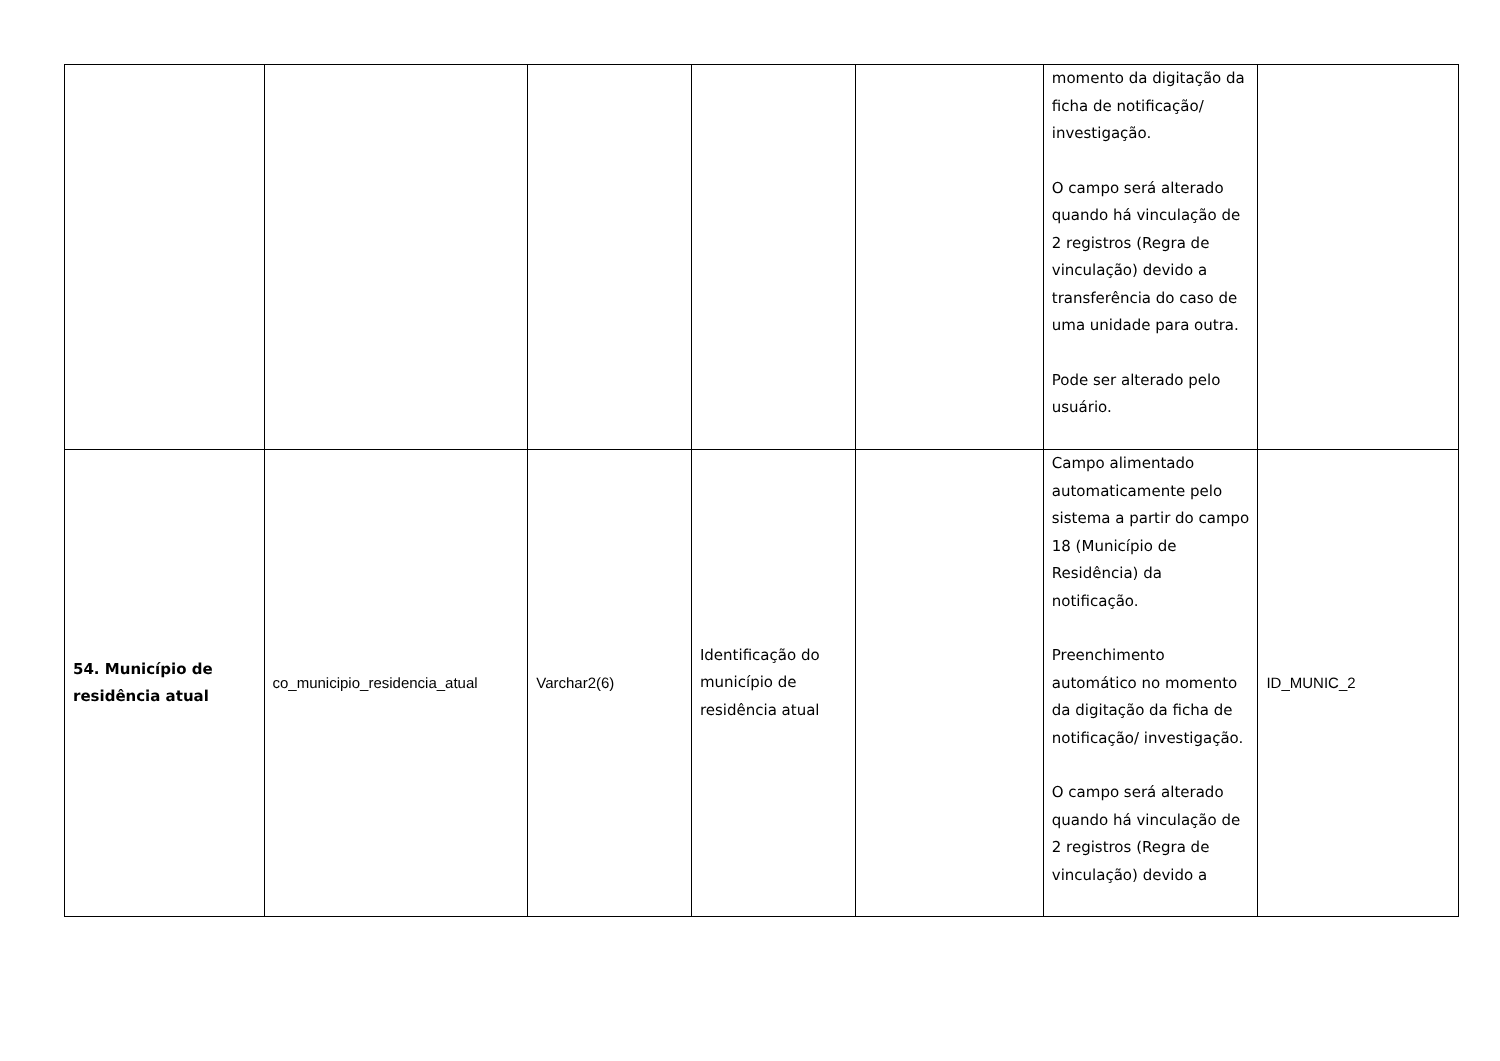| | | | | | momento da digitação da ficha de notificação/ investigação. O campo será alterado quando há vinculação de 2 registros (Regra de vinculação) devido a transferência do caso de uma unidade para outra. Pode ser alterado pelo usuário. | |
| 54. Município de residência atual | co_municipio_residencia_atual | Varchar2(6) | Identificação do município de residência atual | | Campo alimentado automaticamente pelo sistema a partir do campo 18 (Município de Residência) da notificação. Preenchimento automático no momento da digitação da ficha de notificação/ investigação. O campo será alterado quando há vinculação de 2 registros (Regra de vinculação) devido a | ID_MUNIC_2 |